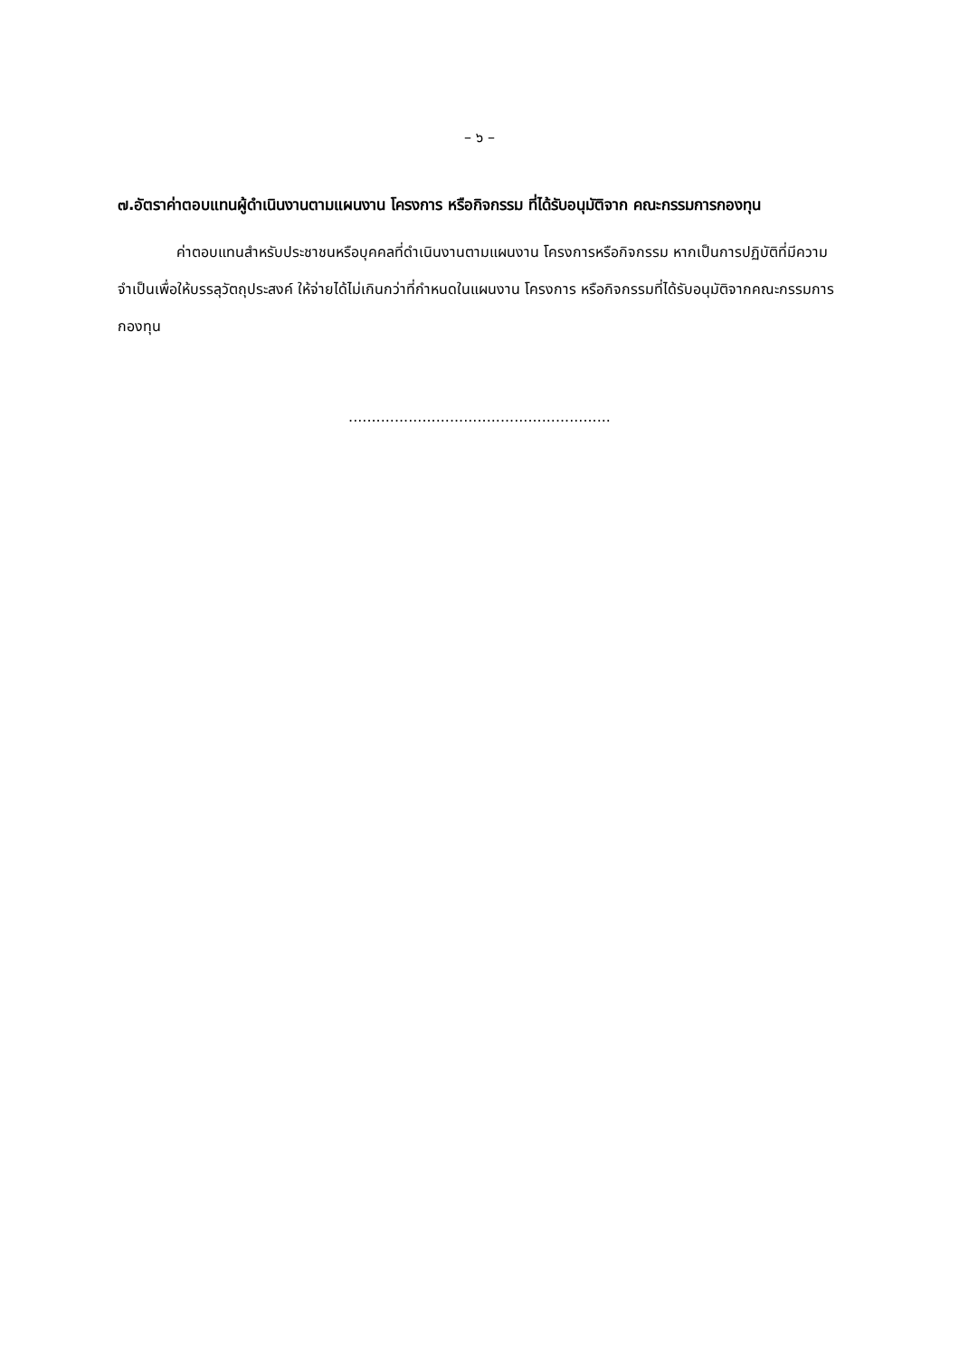– ๖ –
๗.อัตราค่าตอบแทนผู้ดำเนินงานตามแผนงาน โครงการ หรือกิจกรรม ที่ได้รับอนุมัติจาก คณะกรรมการกองทุน
ค่าตอบแทนสำหรับประชาชนหรือบุคคลที่ดำเนินงานตามแผนงาน โครงการหรือกิจกรรม หากเป็นการปฏิบัติที่มีความจำเป็นเพื่อให้บรรลุวัตถุประสงค์ ให้จ่ายได้ไม่เกินกว่าที่กำหนดในแผนงาน โครงการ หรือกิจกรรมที่ได้รับอนุมัติจากคณะกรรมการกองทุน
.........................................................